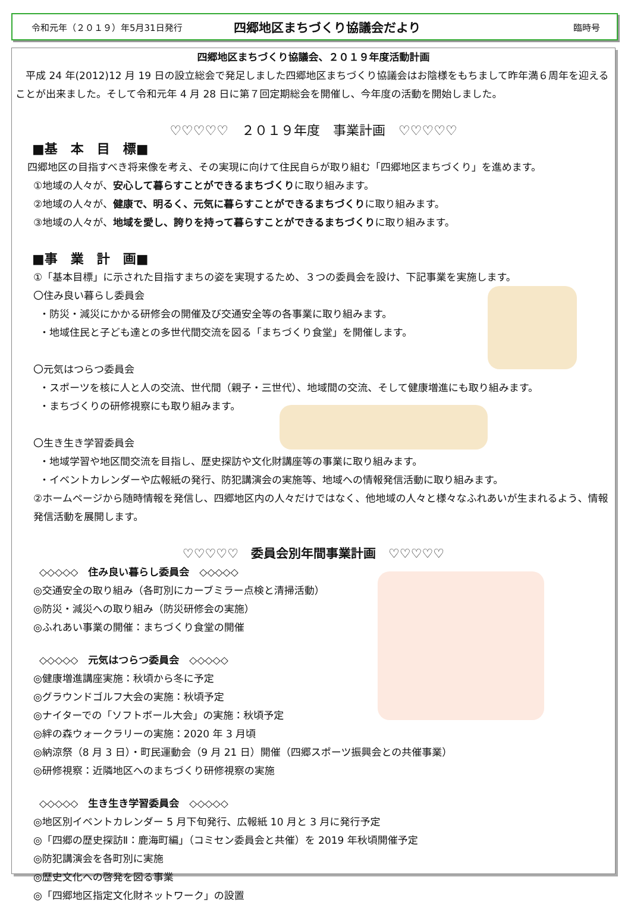令和元年（２０１９）年5月31日発行 四郷地区まちづくり協議会だより 臨時号
四郷地区まちづくり協議会、２０１９年度活動計画
　平成 24 年(2012)12 月 19 日の設立総会で発足しました四郷地区まちづくり協議会はお陰様をもちまして昨年満６周年を迎えることが出来ました。そして令和元年 4 月 28 日に第７回定期総会を開催し、今年度の活動を開始しました。
♡♡♡♡♡　２０１９年度　事業計画　♡♡♡♡♡
■基　本　目　標■
四郷地区の目指すべき将来像を考え、その実現に向けて住民自らが取り組む「四郷地区まちづくり」を進めます。
①地域の人々が、安心して暮らすことができるまちづくりに取り組みます。
②地域の人々が、健康で、明るく、元気に暮らすことができるまちづくりに取り組みます。
③地域の人々が、地域を愛し、誇りを持って暮らすことができるまちづくりに取り組みます。
■事　業　計　画■
①「基本目標」に示された目指すまちの姿を実現するため、３つの委員会を設け、下記事業を実施します。
〇住み良い暮らし委員会
・防災・減災にかかる研修会の開催及び交通安全等の各事業に取り組みます。
・地域住民と子ども達との多世代間交流を図る「まちづくり食堂」を開催します。
〇元気はつらつ委員会
・スポーツを核に人と人の交流、世代間（親子・三世代）、地域間の交流、そして健康増進にも取り組みます。
・まちづくりの研修視察にも取り組みます。
〇生き生き学習委員会
・地域学習や地区間交流を目指し、歴史探訪や文化財講座等の事業に取り組みます。
・イベントカレンダーや広報紙の発行、防犯講演会の実施等、地域への情報発信活動に取り組みます。
②ホームページから随時情報を発信し、四郷地区内の人々だけではなく、他地域の人々と様々なふれあいが生まれるよう、情報発信活動を展開します。
♡♡♡♡♡　委員会別年間事業計画　♡♡♡♡♡
◇◇◇◇◇　住み良い暮らし委員会　◇◇◇◇◇
◎交通安全の取り組み（各町別にカーブミラー点検と清掃活動）
◎防災・減災への取り組み（防災研修会の実施）
◎ふれあい事業の開催：まちづくり食堂の開催
◇◇◇◇◇　元気はつらつ委員会　◇◇◇◇◇
◎健康増進講座実施：秋頃から冬に予定
◎グラウンドゴルフ大会の実施：秋頃予定
◎ナイターでの「ソフトボール大会」の実施：秋頃予定
◎絆の森ウォークラリーの実施：2020 年 3 月頃
◎納涼祭（8 月 3 日）・町民運動会（9 月 21 日）開催（四郷スポーツ振興会との共催事業）
◎研修視察：近隣地区へのまちづくり研修視察の実施
◇◇◇◇◇　生き生き学習委員会　◇◇◇◇◇
◎地区別イベントカレンダー 5 月下旬発行、広報紙 10 月と 3 月に発行予定
◎「四郷の歴史探訪Ⅱ：鹿海町編」（コミセン委員会と共催）を 2019 年秋頃開催予定
◎防犯講演会を各町別に実施
◎歴史文化への啓発を図る事業
◎「四郷地区指定文化財ネットワーク」の設置